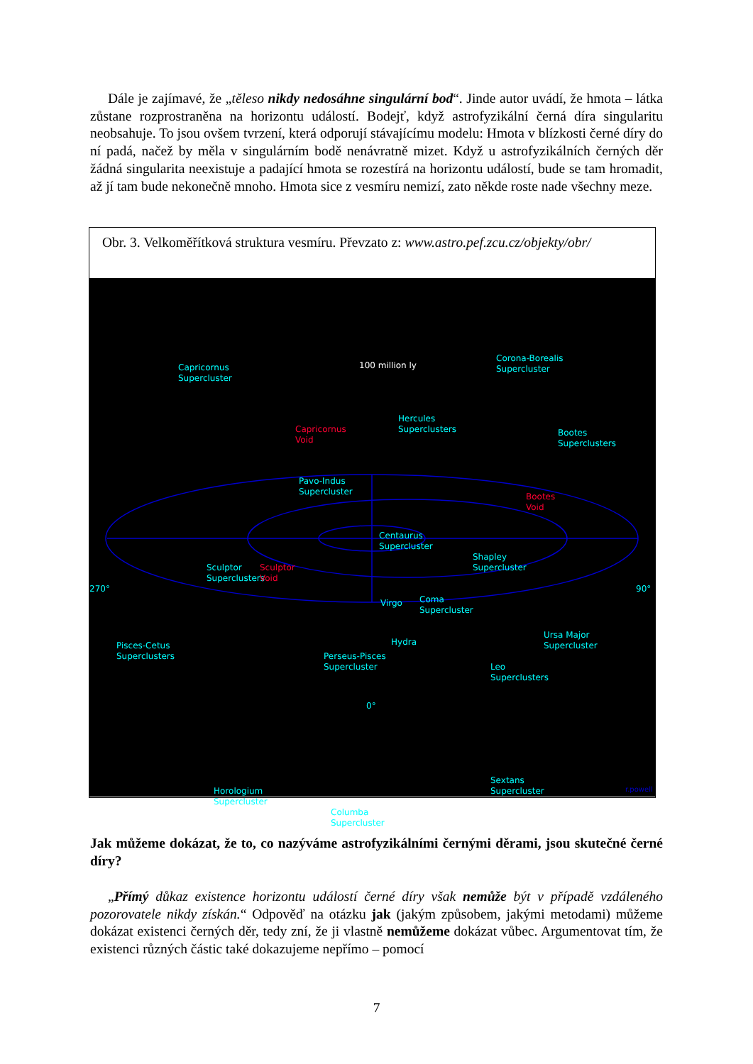Dále je zajímavé, že „těleso nikdy nedosáhne singulární bod“. Jinde autor uvádí, že hmota – látka zůstane rozprostraněna na horizontu událostí. Bodejť, když astrofyzikální černá díra singularitu neobsahuje. To jsou ovšem tvrzení, která odporují stávajícímu modelu: Hmota v blízkosti černé díry do ní padá, načež by měla v singulárním bodě nenávratně mizet. Když u astrofyzikálních černých děr žádná singularita neexistuje a padající hmota se rozestírá na horizontu událostí, bude se tam hromadit, až jí tam bude nekonečně mnoho. Hmota sice z vesmíru nemizí, zato někde roste nade všechny meze.
Obr. 3. Velkoměřítková struktura vesmíru. Převzato z: www.astro.pef.zcu.cz/objekty/obr/
100 million ly
Capricornus
Supercluster
Corona-Borealis
Supercluster
Capricornus
Void
Hercules
Superclusters
Bootes
Superclusters
Pavo-Indus
Supercluster
Bootes
Void
Centaurus
Supercluster
Shapley
Supercluster
Sculptor
Superclusters
Sculptor
Void
270°
Virgo
Coma
Supercluster
90°
Pisces-Cetus
Superclusters
Hydra
Perseus-Pisces
Supercluster
Ursa Major
Supercluster
Leo
Superclusters
0°
Horologium
Supercluster
Sextans
Supercluster
Columba
Supercluster
r.powell
Jak můžeme dokázat, že to, co nazýváme astrofyzikálními černými děrami, jsou skutečné černé díry?
„Přímý důkaz existence horizontu událostí černé díry však nemůže být v případě vzdáleného pozorovatele nikdy získán.“ Odpověď na otázku jak (jakým způsobem, jakými metodami) můžeme dokázat existenci černých děr, tedy zní, že ji vlastně nemůžeme dokázat vůbec. Argumentovat tím, že existenci různých částic také dokazujeme nepřímo – pomocí
7